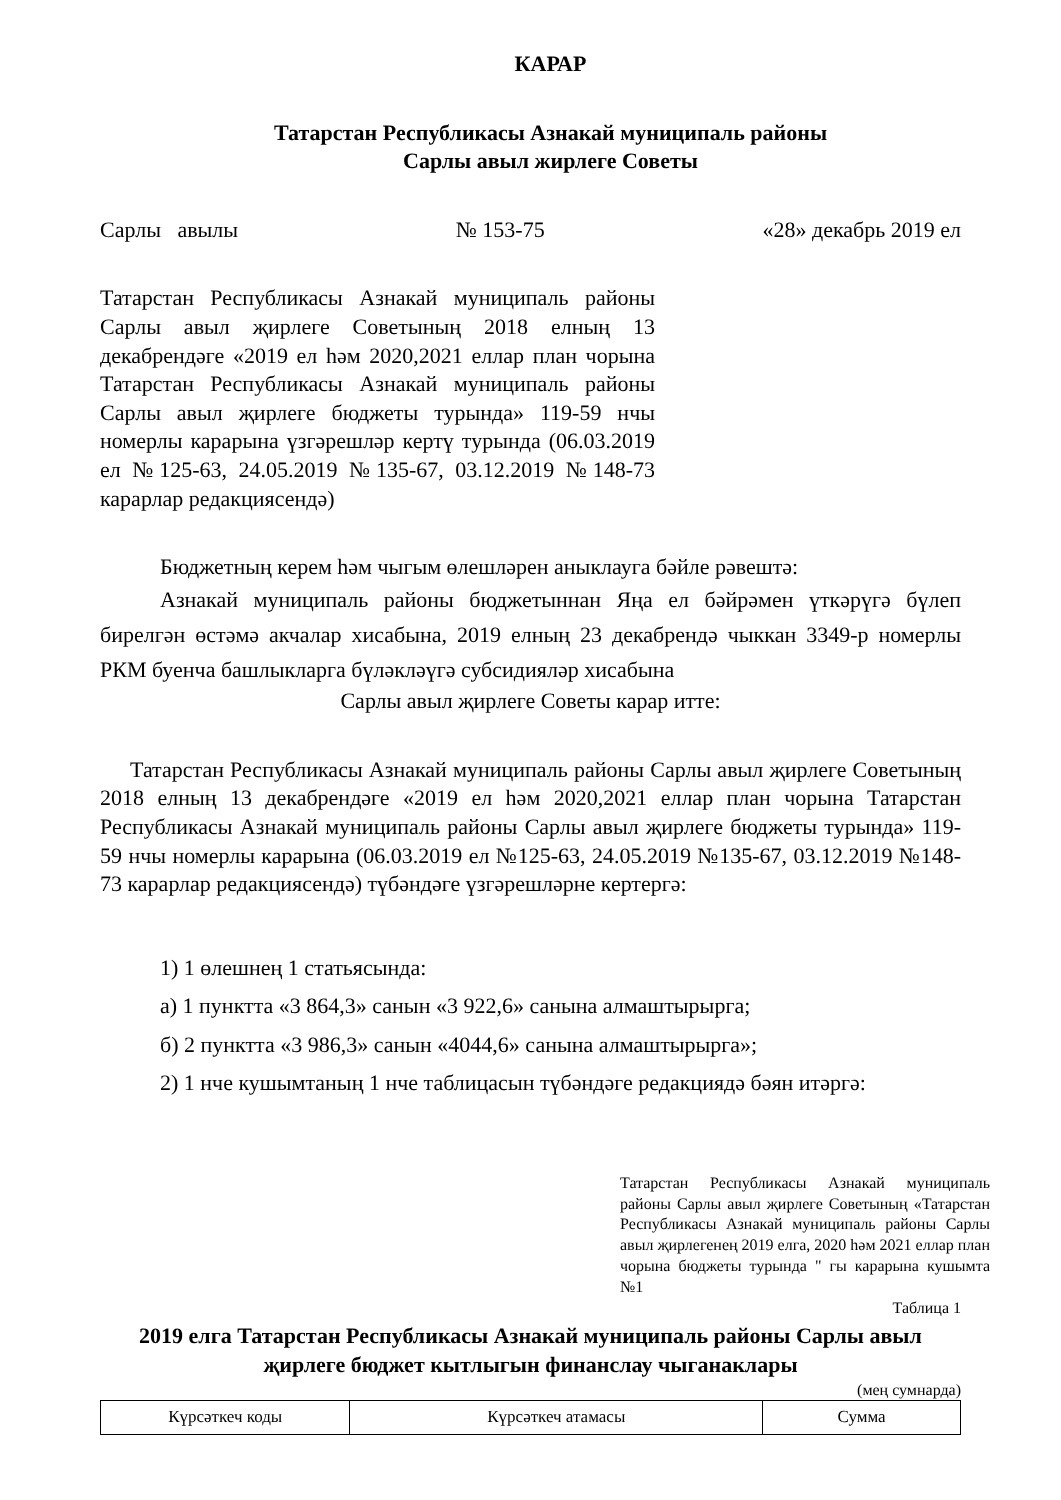КАРАР
Татарстан Республикасы Азнакай муниципаль районы
Сарлы авыл жирлеге Советы
Сарлы авылы № 153-75 «28» декабрь 2019 ел
Татарстан Республикасы Азнакай муниципаль районы Сарлы авыл җирлеге Советының 2018 елның 13 декабрендәге «2019 ел һәм 2020,2021 еллар план чорына Татарстан Республикасы Азнакай муниципаль районы Сарлы авыл җирлеге бюджеты турында» 119-59 нчы номерлы карарына үзгәрешләр кертү турында (06.03.2019 ел №125-63, 24.05.2019 №135-67, 03.12.2019 №148-73 карарлар редакциясендә)
Бюджетның керем һәм чыгым өлешләрен аныклауга бәйле рәвештә:
Азнакай муниципаль районы бюджетыннан Яңа ел бәйрәмен үткәрүгә бүлеп бирелгән өстәмә акчалар хисабына, 2019 елның 23 декабрендә чыккан 3349-р номерлы РКМ буенча башлыкларга бүләкләүгә субсидияләр хисабына
Сарлы авыл җирлеге Советы карар итте:
Татарстан Республикасы Азнакай муниципаль районы Сарлы авыл җирлеге Советының 2018 елның 13 декабрендәге «2019 ел һәм 2020,2021 еллар план чорына Татарстан Республикасы Азнакай муниципаль районы Сарлы авыл җирлеге бюджеты турында» 119-59 нчы номерлы карарына (06.03.2019 ел №125-63, 24.05.2019 №135-67, 03.12.2019 №148-73 карарлар редакциясендә) түбәндәге үзгәрешләрне кертергә:
1) 1 өлешнең 1 статьясында:
а) 1 пунктта «3 864,3» санын «3 922,6» санына алмаштырырга;
б) 2 пунктта «3 986,3» санын «4044,6» санына алмаштырырга»;
2) 1 нче кушымтаның 1 нче таблицасын түбәндәге редакциядә бәян итәргә:
Татарстан Республикасы Азнакай муниципаль районы Сарлы авыл җирлеге Советының «Татарстан Республикасы Азнакай муниципаль районы Сарлы авыл җирлегенең 2019 елга, 2020 һәм 2021 еллар план чорына бюджеты турында " гы карарына кушымта №1
Таблица 1
2019 елга Татарстан Республикасы Азнакай муниципаль районы Сарлы авыл җирлеге бюджет кытлыгын финанслау чыганаклары
(мең сумнарда)
| Күрсәткеч коды | Күрсәткеч атамасы | Сумма |
| --- | --- | --- |